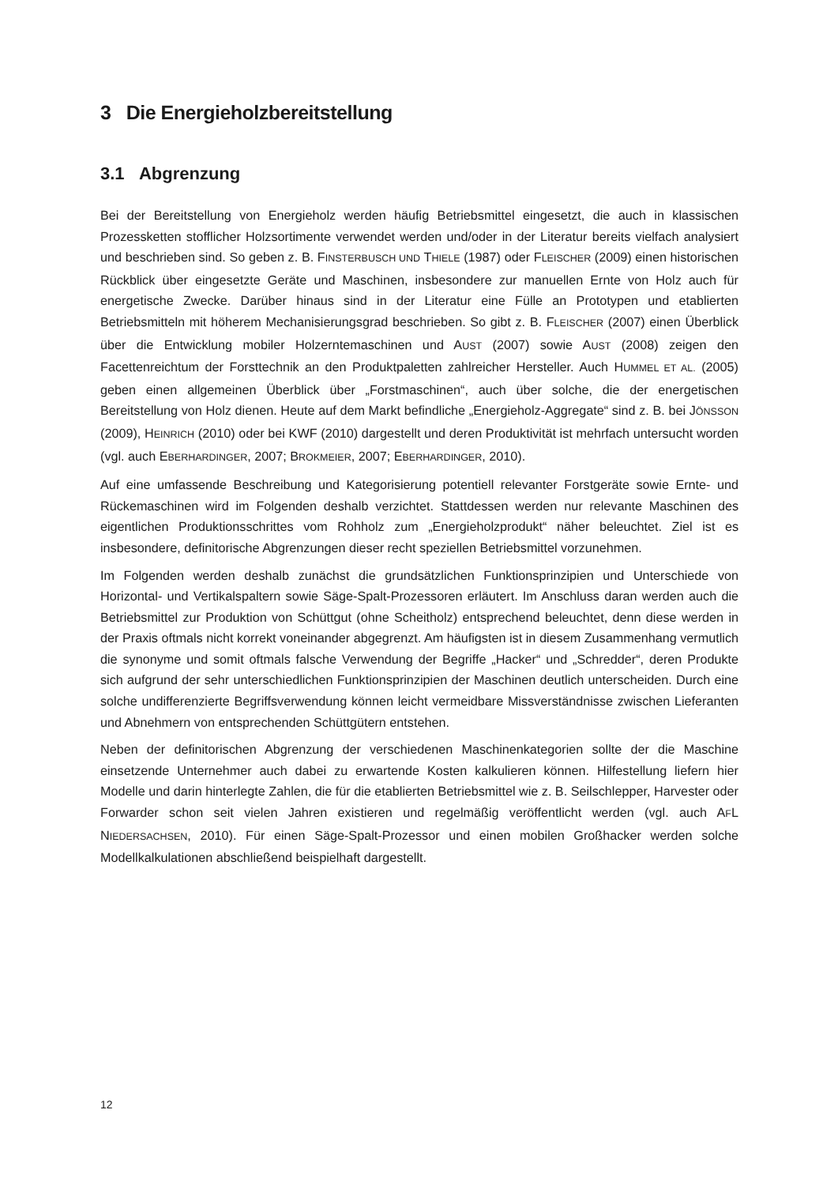3 Die Energieholzbereitstellung
3.1 Abgrenzung
Bei der Bereitstellung von Energieholz werden häufig Betriebsmittel eingesetzt, die auch in klassischen Prozessketten stofflicher Holzsortimente verwendet werden und/oder in der Literatur bereits vielfach analysiert und beschrieben sind. So geben z. B. FINSTERBUSCH UND THIELE (1987) oder FLEISCHER (2009) einen historischen Rückblick über eingesetzte Geräte und Maschinen, insbesondere zur manuellen Ernte von Holz auch für energetische Zwecke. Darüber hinaus sind in der Literatur eine Fülle an Prototypen und etablierten Betriebsmitteln mit höherem Mechanisierungsgrad beschrieben. So gibt z. B. FLEISCHER (2007) einen Überblick über die Entwicklung mobiler Holzerntemaschinen und AUST (2007) sowie AUST (2008) zeigen den Facettenreichtum der Forsttechnik an den Produktpaletten zahlreicher Hersteller. Auch HUMMEL ET AL. (2005) geben einen allgemeinen Überblick über „Forstmaschinen“, auch über solche, die der energetischen Bereitstellung von Holz dienen. Heute auf dem Markt befindliche „Energieholz-Aggregate“ sind z. B. bei JÖNSSON (2009), HEINRICH (2010) oder bei KWF (2010) dargestellt und deren Produktivität ist mehrfach untersucht worden (vgl. auch EBERHARDINGER, 2007; BROKMEIER, 2007; EBERHARDINGER, 2010).
Auf eine umfassende Beschreibung und Kategorisierung potentiell relevanter Forstgeräte sowie Ernte- und Rückemaschinen wird im Folgenden deshalb verzichtet. Stattdessen werden nur relevante Maschinen des eigentlichen Produktionsschrittes vom Rohholz zum „Energieholzprodukt“ näher beleuchtet. Ziel ist es insbesondere, definitorische Abgrenzungen dieser recht speziellen Betriebsmittel vorzunehmen.
Im Folgenden werden deshalb zunächst die grundsätzlichen Funktionsprinzipien und Unterschiede von Horizontal- und Vertikalspaltern sowie Säge-Spalt-Prozessoren erläutert. Im Anschluss daran werden auch die Betriebsmittel zur Produktion von Schüttgut (ohne Scheitholz) entsprechend beleuchtet, denn diese werden in der Praxis oftmals nicht korrekt voneinander abgegrenzt. Am häufigsten ist in diesem Zusammenhang vermutlich die synonyme und somit oftmals falsche Verwendung der Begriffe „Hacker“ und „Schredder“, deren Produkte sich aufgrund der sehr unterschiedlichen Funktionsprinzipien der Maschinen deutlich unterscheiden. Durch eine solche undifferenzierte Begriffsverwendung können leicht vermeidbare Missverständnisse zwischen Lieferanten und Abnehmern von entsprechenden Schüttgütern entstehen.
Neben der definitorischen Abgrenzung der verschiedenen Maschinenkategorien sollte der die Maschine einsetzende Unternehmer auch dabei zu erwartende Kosten kalkulieren können. Hilfestellung liefern hier Modelle und darin hinterlegte Zahlen, die für die etablierten Betriebsmittel wie z. B. Seilschlepper, Harvester oder Forwarder schon seit vielen Jahren existieren und regelmäßig veröffentlicht werden (vgl. auch AFL NIEDERSACHSEN, 2010). Für einen Säge-Spalt-Prozessor und einen mobilen Großhacker werden solche Modellkalkulationen abschließend beispielhaft dargestellt.
12